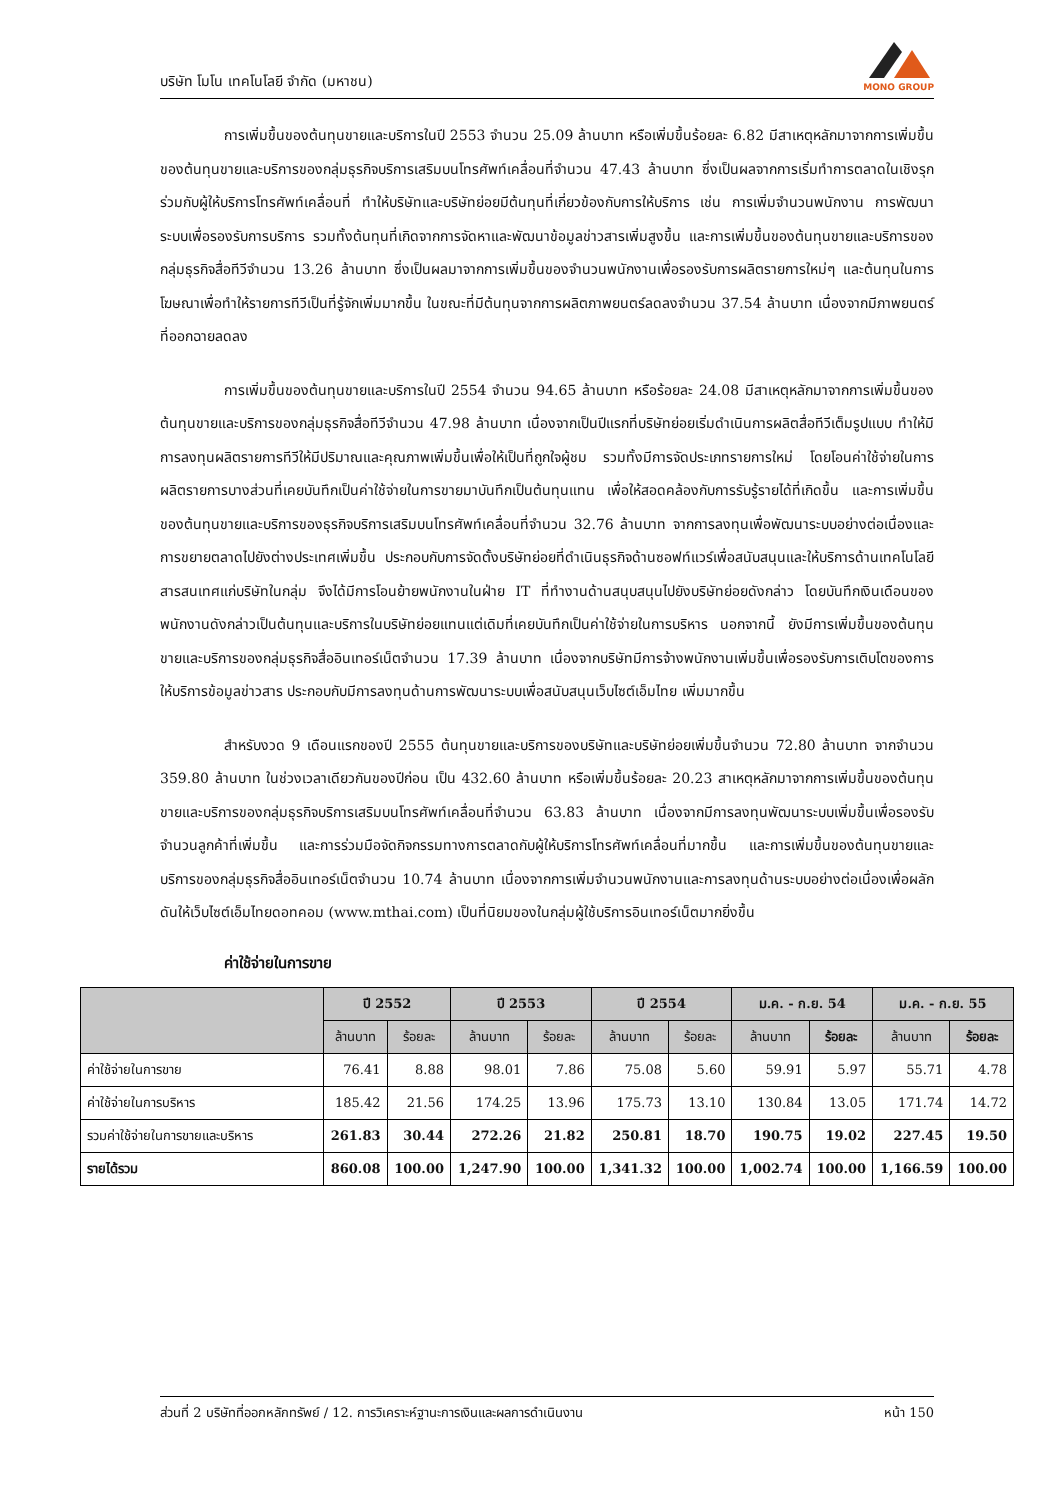บริษัท โมโน เทคโนโลยี จำกัด (มหาชน)
MONO GROUP
การเพิ่มขึ้นของต้นทุนขายและบริการในปี 2553 จำนวน 25.09 ล้านบาท หรือเพิ่มขึ้นร้อยละ 6.82 มีสาเหตุหลักมาจากการเพิ่มขึ้นของต้นทุนขายและบริการของกลุ่มธุรกิจบริการเสริมบนโทรศัพท์เคลื่อนที่จำนวน 47.43 ล้านบาท ซึ่งเป็นผลจากการเริ่มทำการตลาดในเชิงรุกร่วมกับผู้ให้บริการโทรศัพท์เคลื่อนที่ ทำให้บริษัทและบริษัทย่อยมีต้นทุนที่เกี่ยวข้องกับการให้บริการ เช่น การเพิ่มจำนวนพนักงาน การพัฒนาระบบเพื่อรองรับการบริการ รวมทั้งต้นทุนที่เกิดจากการจัดหาและพัฒนาข้อมูลข่าวสารเพิ่มสูงขึ้น และการเพิ่มขึ้นของต้นทุนขายและบริการของกลุ่มธุรกิจสื่อทีวีจำนวน 13.26 ล้านบาท ซึ่งเป็นผลมาจากการเพิ่มขึ้นของจำนวนพนักงานเพื่อรองรับการผลิตรายการใหม่ๆ และต้นทุนในการโฆษณาเพื่อทำให้รายการทีวีเป็นที่รู้จักเพิ่มมากขึ้น ในขณะที่มีต้นทุนจากการผลิตภาพยนตร์ลดลงจำนวน 37.54 ล้านบาท เนื่องจากมีภาพยนตร์ที่ออกฉายลดลง
การเพิ่มขึ้นของต้นทุนขายและบริการในปี 2554 จำนวน 94.65 ล้านบาท หรือร้อยละ 24.08 มีสาเหตุหลักมาจากการเพิ่มขึ้นของต้นทุนขายและบริการของกลุ่มธุรกิจสื่อทีวีจำนวน 47.98 ล้านบาท เนื่องจากเป็นปีแรกที่บริษัทย่อยเริ่มดำเนินการผลิตสื่อทีวีเต็มรูปแบบ ทำให้มีการลงทุนผลิตรายการทีวีให้มีปริมาณและคุณภาพเพิ่มขึ้นเพื่อให้เป็นที่ถูกใจผู้ชม รวมทั้งมีการจัดประเภทรายการใหม่ โดยโอนค่าใช้จ่ายในการผลิตรายการบางส่วนที่เคยบันทึกเป็นค่าใช้จ่ายในการขายมาบันทึกเป็นต้นทุนแทน เพื่อให้สอดคล้องกับการรับรู้รายได้ที่เกิดขึ้น และการเพิ่มขึ้นของต้นทุนขายและบริการของธุรกิจบริการเสริมบนโทรศัพท์เคลื่อนที่จำนวน 32.76 ล้านบาท จากการลงทุนเพื่อพัฒนาระบบอย่างต่อเนื่องและการขยายตลาดไปยังต่างประเทศเพิ่มขึ้น ประกอบกับการจัดตั้งบริษัทย่อยที่ดำเนินธุรกิจด้านซอฟท์แวร์เพื่อสนับสนุนและให้บริการด้านเทคโนโลยีสารสนเทศแก่บริษัทในกลุ่ม จึงได้มีการโอนย้ายพนักงานในฝ่าย IT ที่ทำงานด้านสนุบสนุนไปยังบริษัทย่อยดังกล่าว โดยบันทึกเงินเดือนของพนักงานดังกล่าวเป็นต้นทุนและบริการในบริษัทย่อยแทนแต่เดิมที่เคยบันทึกเป็นค่าใช้จ่ายในการบริหาร นอกจากนี้ ยังมีการเพิ่มขึ้นของต้นทุนขายและบริการของกลุ่มธุรกิจสื่ออินเทอร์เน็ตจำนวน 17.39 ล้านบาท เนื่องจากบริษัทมีการจ้างพนักงานเพิ่มขึ้นเพื่อรองรับการเติบโตของการให้บริการข้อมูลข่าวสาร ประกอบกับมีการลงทุนด้านการพัฒนาระบบเพื่อสนับสนุนเว็บไซต์เอ็มไทย เพิ่มมากขึ้น
สำหรับงวด 9 เดือนแรกของปี 2555 ต้นทุนขายและบริการของบริษัทและบริษัทย่อยเพิ่มขึ้นจำนวน 72.80 ล้านบาท จากจำนวน 359.80 ล้านบาท ในช่วงเวลาเดียวกันของปีก่อน เป็น 432.60 ล้านบาท หรือเพิ่มขึ้นร้อยละ 20.23 สาเหตุหลักมาจากการเพิ่มขึ้นของต้นทุนขายและบริการของกลุ่มธุรกิจบริการเสริมบนโทรศัพท์เคลื่อนที่จำนวน 63.83 ล้านบาท เนื่องจากมีการลงทุนพัฒนาระบบเพิ่มขึ้นเพื่อรองรับจำนวนลูกค้าที่เพิ่มขึ้น และการร่วมมือจัดกิจกรรมทางการตลาดกับผู้ให้บริการโทรศัพท์เคลื่อนที่มากขึ้น และการเพิ่มขึ้นของต้นทุนขายและบริการของกลุ่มธุรกิจสื่ออินเทอร์เน็ตจำนวน 10.74 ล้านบาท เนื่องจากการเพิ่มจำนวนพนักงานและการลงทุนด้านระบบอย่างต่อเนื่องเพื่อผลักดันให้เว็บไซต์เอ็มไทยดอทคอม (www.mthai.com) เป็นที่นิยมของในกลุ่มผู้ใช้บริการอินเทอร์เน็ตมากยิ่งขึ้น
ค่าใช้จ่ายในการขาย
| | ปี 2552 | | ปี 2553 | | ปี 2554 | | ม.ค. - ก.ย. 54 | | ม.ค. - ก.ย. 55 | |
| --- | --- | --- | --- | --- | --- | --- | --- | --- | --- | --- |
| | ล้านบาท | ร้อยละ | ล้านบาท | ร้อยละ | ล้านบาท | ร้อยละ | ล้านบาท | ร้อยละ | ล้านบาท | ร้อยละ |
| ค่าใช้จ่ายในการขาย | 76.41 | 8.88 | 98.01 | 7.86 | 75.08 | 5.60 | 59.91 | 5.97 | 55.71 | 4.78 |
| ค่าใช้จ่ายในการบริหาร | 185.42 | 21.56 | 174.25 | 13.96 | 175.73 | 13.10 | 130.84 | 13.05 | 171.74 | 14.72 |
| รวมค่าใช้จ่ายในการขายและบริหาร | 261.83 | 30.44 | 272.26 | 21.82 | 250.81 | 18.70 | 190.75 | 19.02 | 227.45 | 19.50 |
| รายได้รวม | 860.08 | 100.00 | 1,247.90 | 100.00 | 1,341.32 | 100.00 | 1,002.74 | 100.00 | 1,166.59 | 100.00 |
ส่วนที่ 2 บริษัทที่ออกหลักทรัพย์ / 12. การวิเคราะห์ฐานะการเงินและผลการดำเนินงาน หน้า 150